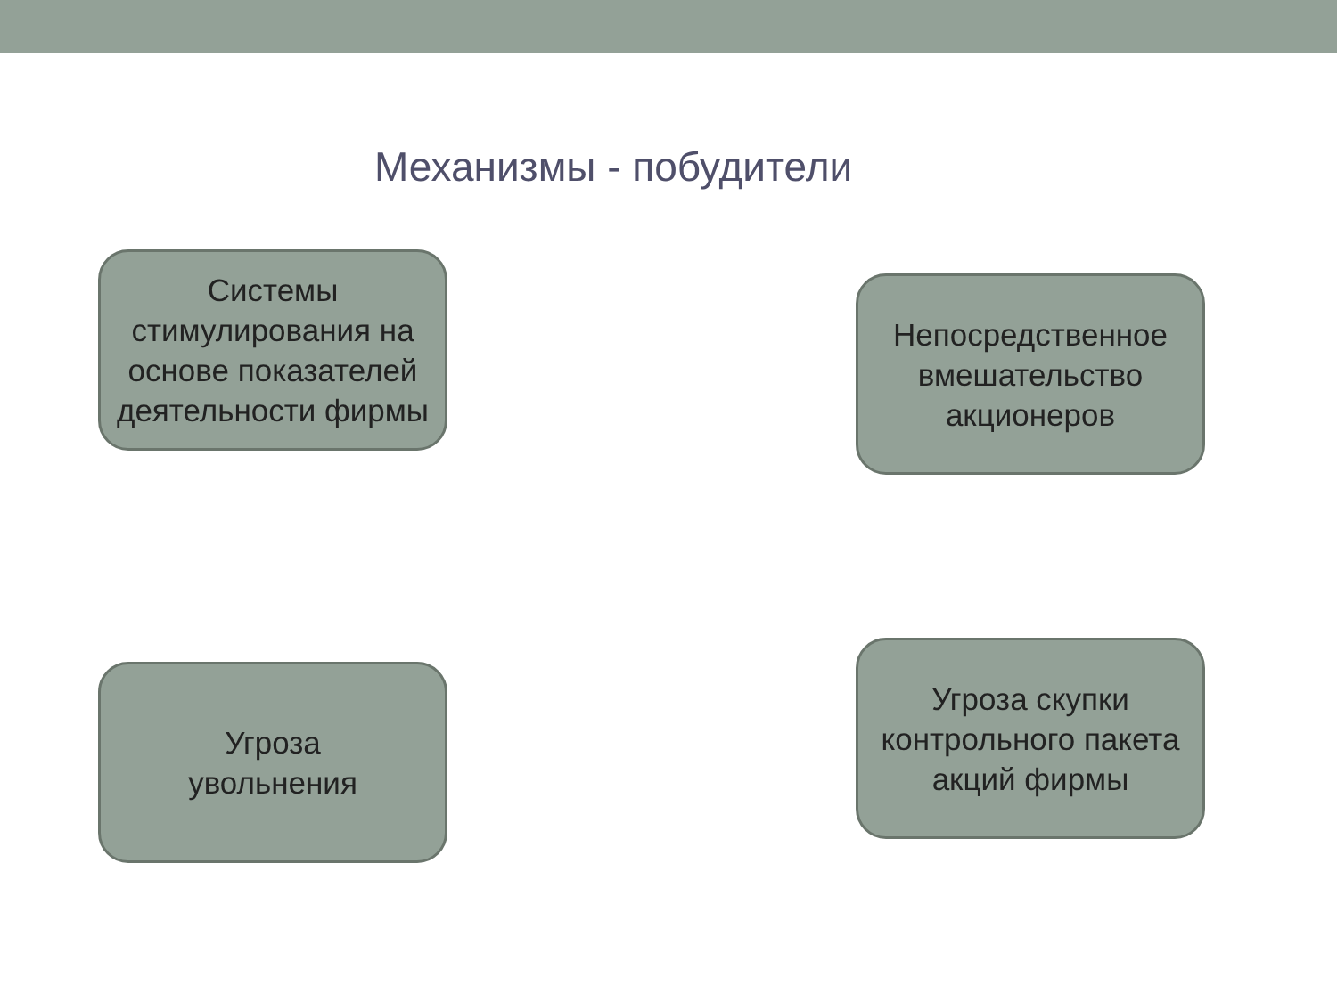Механизмы - побудители
Системы стимулирования на основе показателей деятельности фирмы
Непосредственное вмешательство акционеров
Угроза
увольнения
Угроза скупки контрольного пакета акций фирмы